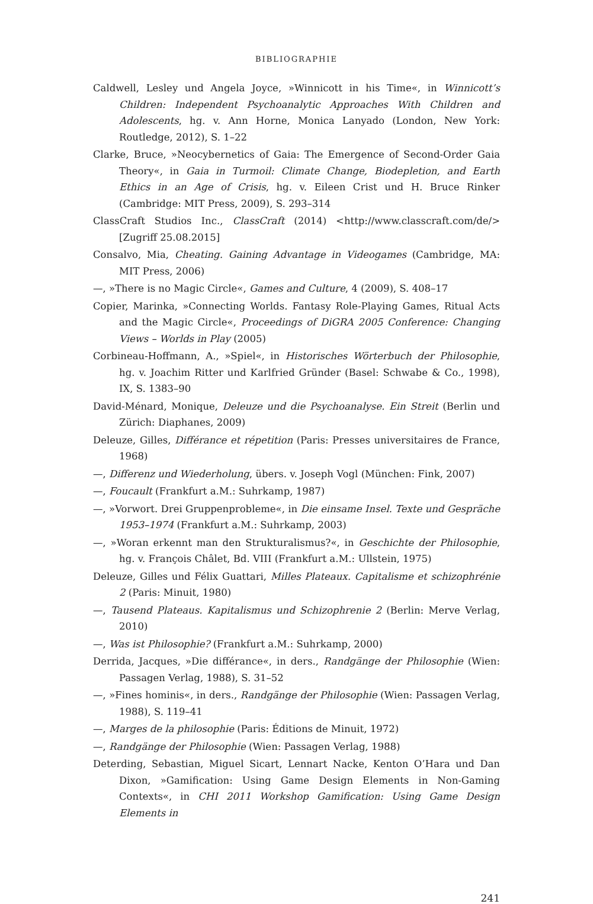BIBLIOGRAPHIE
Caldwell, Lesley und Angela Joyce, »Winnicott in his Time«, in Winnicott’s Children: Independent Psychoanalytic Approaches With Children and Adolescents, hg. v. Ann Horne, Monica Lanyado (London, New York: Routledge, 2012), S. 1–22
Clarke, Bruce, »Neocybernetics of Gaia: The Emergence of Second-Order Gaia Theory«, in Gaia in Turmoil: Climate Change, Biodepletion, and Earth Ethics in an Age of Crisis, hg. v. Eileen Crist und H. Bruce Rinker (Cambridge: MIT Press, 2009), S. 293–314
ClassCraft Studios Inc., ClassCraft (2014) <http://www.classcraft.com/de/> [Zugriff 25.08.2015]
Consalvo, Mia, Cheating. Gaining Advantage in Videogames (Cambridge, MA: MIT Press, 2006)
—, »There is no Magic Circle«, Games and Culture, 4 (2009), S. 408–17
Copier, Marinka, »Connecting Worlds. Fantasy Role-Playing Games, Ritual Acts and the Magic Circle«, Proceedings of DiGRA 2005 Conference: Changing Views – Worlds in Play (2005)
Corbineau-Hoffmann, A., »Spiel«, in Historisches Wörterbuch der Philosophie, hg. v. Joachim Ritter und Karlfried Gründer (Basel: Schwabe & Co., 1998), IX, S. 1383–90
David-Ménard, Monique, Deleuze und die Psychoanalyse. Ein Streit (Berlin und Zürich: Diaphanes, 2009)
Deleuze, Gilles, Différance et répetition (Paris: Presses universitaires de France, 1968)
—, Differenz und Wiederholung, übers. v. Joseph Vogl (München: Fink, 2007)
—, Foucault (Frankfurt a.M.: Suhrkamp, 1987)
—, »Vorwort. Drei Gruppenprobleme«, in Die einsame Insel. Texte und Gespräche 1953–1974 (Frankfurt a.M.: Suhrkamp, 2003)
—, »Woran erkennt man den Strukturalismus?«, in Geschichte der Philosophie, hg. v. François Châlet, Bd. VIII (Frankfurt a.M.: Ullstein, 1975)
Deleuze, Gilles und Félix Guattari, Milles Plateaux. Capitalisme et schizophrénie 2 (Paris: Minuit, 1980)
—, Tausend Plateaus. Kapitalismus und Schizophrenie 2 (Berlin: Merve Verlag, 2010)
—, Was ist Philosophie? (Frankfurt a.M.: Suhrkamp, 2000)
Derrida, Jacques, »Die différance«, in ders., Randgänge der Philosophie (Wien: Passagen Verlag, 1988), S. 31–52
—, »Fines hominis«, in ders., Randgänge der Philosophie (Wien: Passagen Verlag, 1988), S. 119–41
—, Marges de la philosophie (Paris: Éditions de Minuit, 1972)
—, Randgänge der Philosophie (Wien: Passagen Verlag, 1988)
Deterding, Sebastian, Miguel Sicart, Lennart Nacke, Kenton O’Hara und Dan Dixon, »Gamification: Using Game Design Elements in Non-Gaming Contexts«, in CHI 2011 Workshop Gamification: Using Game Design Elements in
241